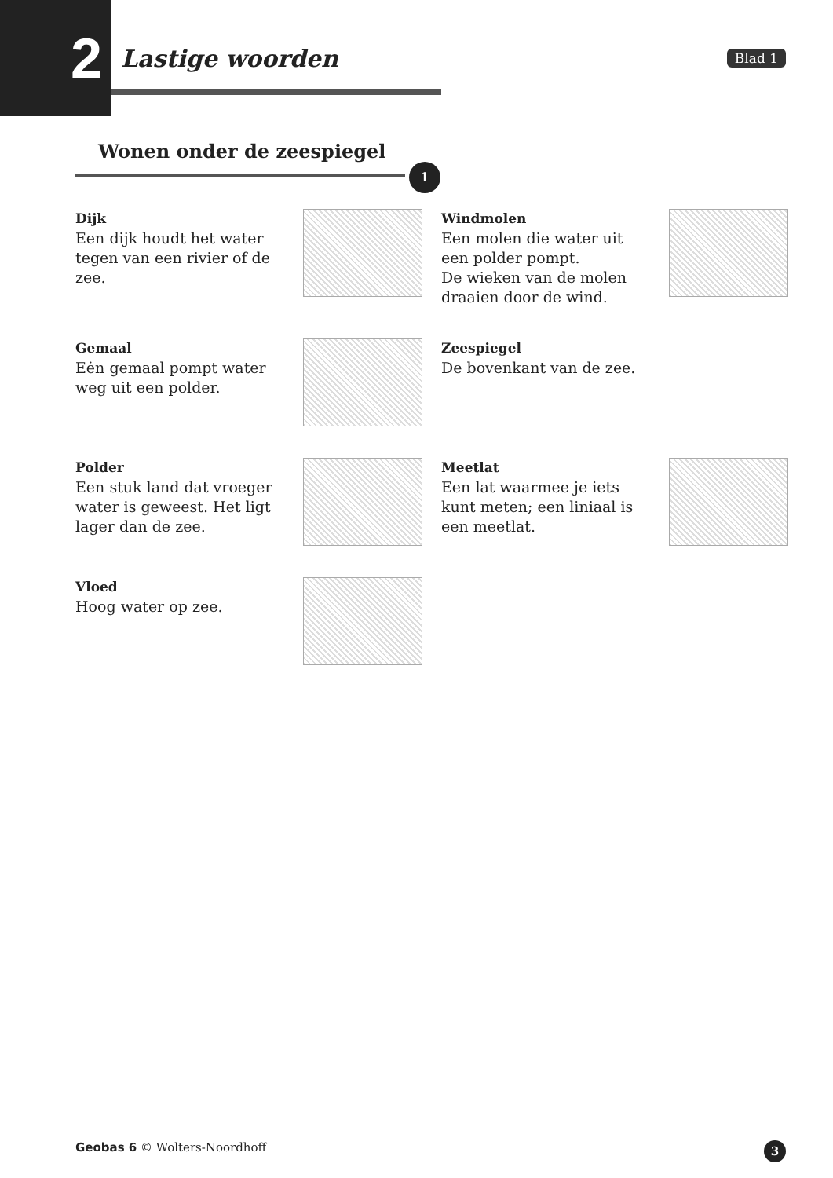2
Lastige woorden
Blad 1
Wonen onder de zeespiegel
1
Dijk
Een dijk houdt het water tegen van een rivier of de zee.
Windmolen
Een molen die water uit een polder pompt.
De wieken van de molen draaien door de wind.
Gemaal
Eėn gemaal pompt water weg uit een polder.
Zeespiegel
De bovenkant van de zee.
Polder
Een stuk land dat vroeger water is geweest. Het ligt lager dan de zee.
Meetlat
Een lat waarmee je iets kunt meten; een liniaal is een meetlat.
Vloed
Hoog water op zee.
Geobas 6 © Wolters-Noordhoff
3